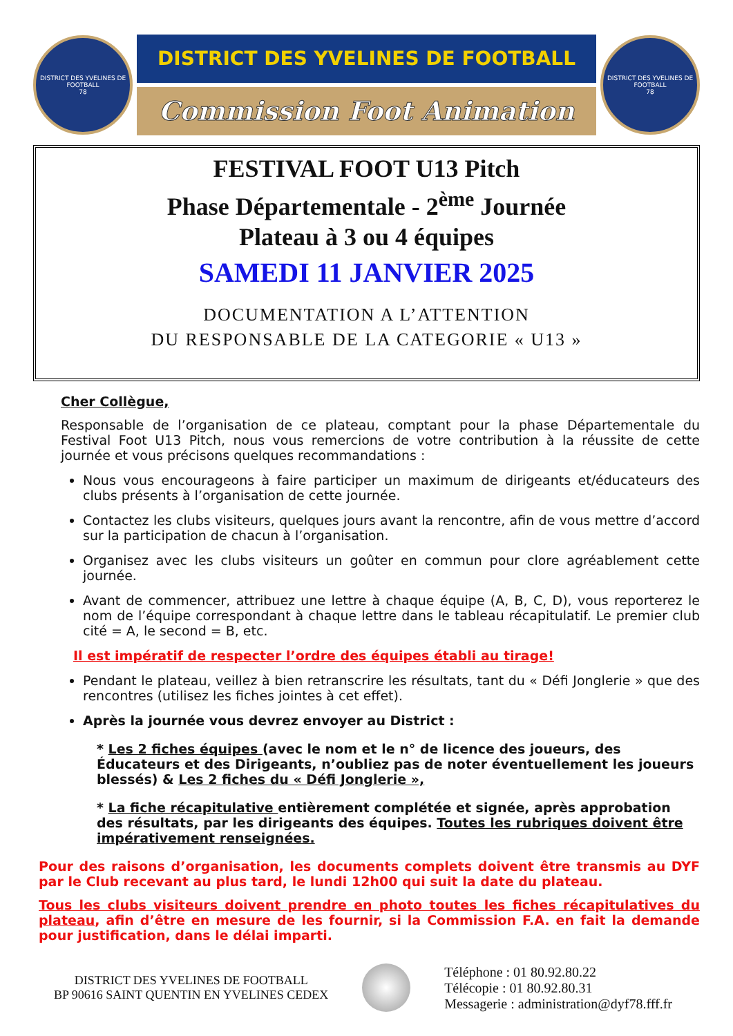DISTRICT DES YVELINES DE FOOTBALL
78
DISTRICT DES YVELINES DE FOOTBALL
Commission Foot Animation
DISTRICT DES YVELINES DE FOOTBALL
78
FESTIVAL FOOT U13 Pitch
Phase Départementale - 2<sup>ème</sup> Journée
Plateau à 3 ou 4 équipes
SAMEDI 11 JANVIER 2025
DOCUMENTATION A L’ATTENTION
DU RESPONSABLE DE LA CATEGORIE « U13 »
Cher Collègue,
Responsable de l’organisation de ce plateau, comptant pour la phase Départementale du Festival Foot U13 Pitch, nous vous remercions de votre contribution à la réussite de cette journée et vous précisons quelques recommandations :
Nous vous encourageons à faire participer un maximum de dirigeants et/éducateurs des clubs présents à l’organisation de cette journée.
Contactez les clubs visiteurs, quelques jours avant la rencontre, afin de vous mettre d’accord sur la participation de chacun à l’organisation.
Organisez avec les clubs visiteurs un goûter en commun pour clore agréablement cette journée.
Avant de commencer, attribuez une lettre à chaque équipe (A, B, C, D), vous reporterez le nom de l’équipe correspondant à chaque lettre dans le tableau récapitulatif. Le premier club cité = A, le second = B, etc.
Il est impératif de respecter l’ordre des équipes établi au tirage!
Pendant le plateau, veillez à bien retranscrire les résultats, tant du « Défi Jonglerie » que des rencontres (utilisez les fiches jointes à cet effet).
Après la journée vous devrez envoyer au District :
* Les 2 fiches équipes (avec le nom et le n° de licence des joueurs, des Éducateurs et des Dirigeants, n’oubliez pas de noter éventuellement les joueurs blessés) & Les 2 fiches du « Défi Jonglerie »,
* La fiche récapitulative entièrement complétée et signée, après approbation des résultats, par les dirigeants des équipes. Toutes les rubriques doivent être impérativement renseignées.
Pour des raisons d’organisation, les documents complets doivent être transmis au DYF par le Club recevant au plus tard, le lundi 12h00 qui suit la date du plateau.
Tous les clubs visiteurs doivent prendre en photo toutes les fiches récapitulatives du plateau, afin d’être en mesure de les fournir, si la Commission F.A. en fait la demande pour justification, dans le délai imparti.
DISTRICT DES YVELINES DE FOOTBALL
BP 90616 SAINT QUENTIN EN YVELINES CEDEX
Téléphone : 01 80.92.80.22
Télécopie : 01 80.92.80.31
Messagerie : administration@dyf78.fff.fr